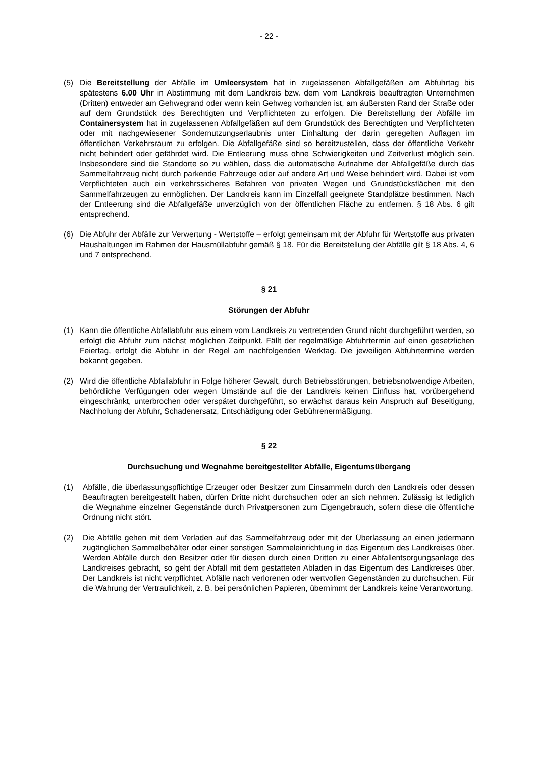- 22 -
(5) Die Bereitstellung der Abfälle im Umleersystem hat in zugelassenen Abfallgefäßen am Abfuhrtag bis spätestens 6.00 Uhr in Abstimmung mit dem Landkreis bzw. dem vom Landkreis beauftragten Unternehmen (Dritten) entweder am Gehwegrand oder wenn kein Gehweg vorhanden ist, am äußersten Rand der Straße oder auf dem Grundstück des Berechtigten und Verpflichteten zu erfolgen. Die Bereitstellung der Abfälle im Containersystem hat in zugelassenen Abfallgefäßen auf dem Grundstück des Berechtigten und Verpflichteten oder mit nachgewiesener Sondernutzungserlaubnis unter Einhaltung der darin geregelten Auflagen im öffentlichen Verkehrsraum zu erfolgen. Die Abfallgefäße sind so bereitzustellen, dass der öffentliche Verkehr nicht behindert oder gefährdet wird. Die Entleerung muss ohne Schwierigkeiten und Zeitverlust möglich sein. Insbesondere sind die Standorte so zu wählen, dass die automatische Aufnahme der Abfallgefäße durch das Sammelfahrzeug nicht durch parkende Fahrzeuge oder auf andere Art und Weise behindert wird. Dabei ist vom Verpflichteten auch ein verkehrssicheres Befahren von privaten Wegen und Grundstücksflächen mit den Sammelfahrzeugen zu ermöglichen. Der Landkreis kann im Einzelfall geeignete Standplätze bestimmen. Nach der Entleerung sind die Abfallgefäße unverzüglich von der öffentlichen Fläche zu entfernen. § 18 Abs. 6 gilt entsprechend.
(6) Die Abfuhr der Abfälle zur Verwertung - Wertstoffe – erfolgt gemeinsam mit der Abfuhr für Wertstoffe aus privaten Haushaltungen im Rahmen der Hausmüllabfuhr gemäß § 18. Für die Bereitstellung der Abfälle gilt § 18 Abs. 4, 6 und 7 entsprechend.
§ 21
Störungen der Abfuhr
(1) Kann die öffentliche Abfallabfuhr aus einem vom Landkreis zu vertretenden Grund nicht durchgeführt werden, so erfolgt die Abfuhr zum nächst möglichen Zeitpunkt. Fällt der regelmäßige Abfuhrtermin auf einen gesetzlichen Feiertag, erfolgt die Abfuhr in der Regel am nachfolgenden Werktag. Die jeweiligen Abfuhrtermine werden bekannt gegeben.
(2) Wird die öffentliche Abfallabfuhr in Folge höherer Gewalt, durch Betriebsstörungen, betriebsnotwendige Arbeiten, behördliche Verfügungen oder wegen Umstände auf die der Landkreis keinen Einfluss hat, vorübergehend eingeschränkt, unterbrochen oder verspätet durchgeführt, so erwächst daraus kein Anspruch auf Beseitigung, Nachholung der Abfuhr, Schadenersatz, Entschädigung oder Gebührenermäßigung.
§ 22
Durchsuchung und Wegnahme bereitgestellter Abfälle, Eigentumsübergang
(1) Abfälle, die überlassungspflichtige Erzeuger oder Besitzer zum Einsammeln durch den Landkreis oder dessen Beauftragten bereitgestellt haben, dürfen Dritte nicht durchsuchen oder an sich nehmen. Zulässig ist lediglich die Wegnahme einzelner Gegenstände durch Privatpersonen zum Eigengebrauch, sofern diese die öffentliche Ordnung nicht stört.
(2) Die Abfälle gehen mit dem Verladen auf das Sammelfahrzeug oder mit der Überlassung an einen jedermann zugänglichen Sammelbehälter oder einer sonstigen Sammeleinrichtung in das Eigentum des Landkreises über. Werden Abfälle durch den Besitzer oder für diesen durch einen Dritten zu einer Abfallentsorgungsanlage des Landkreises gebracht, so geht der Abfall mit dem gestatteten Abladen in das Eigentum des Landkreises über. Der Landkreis ist nicht verpflichtet, Abfälle nach verlorenen oder wertvollen Gegenständen zu durchsuchen. Für die Wahrung der Vertraulichkeit, z. B. bei persönlichen Papieren, übernimmt der Landkreis keine Verantwortung.